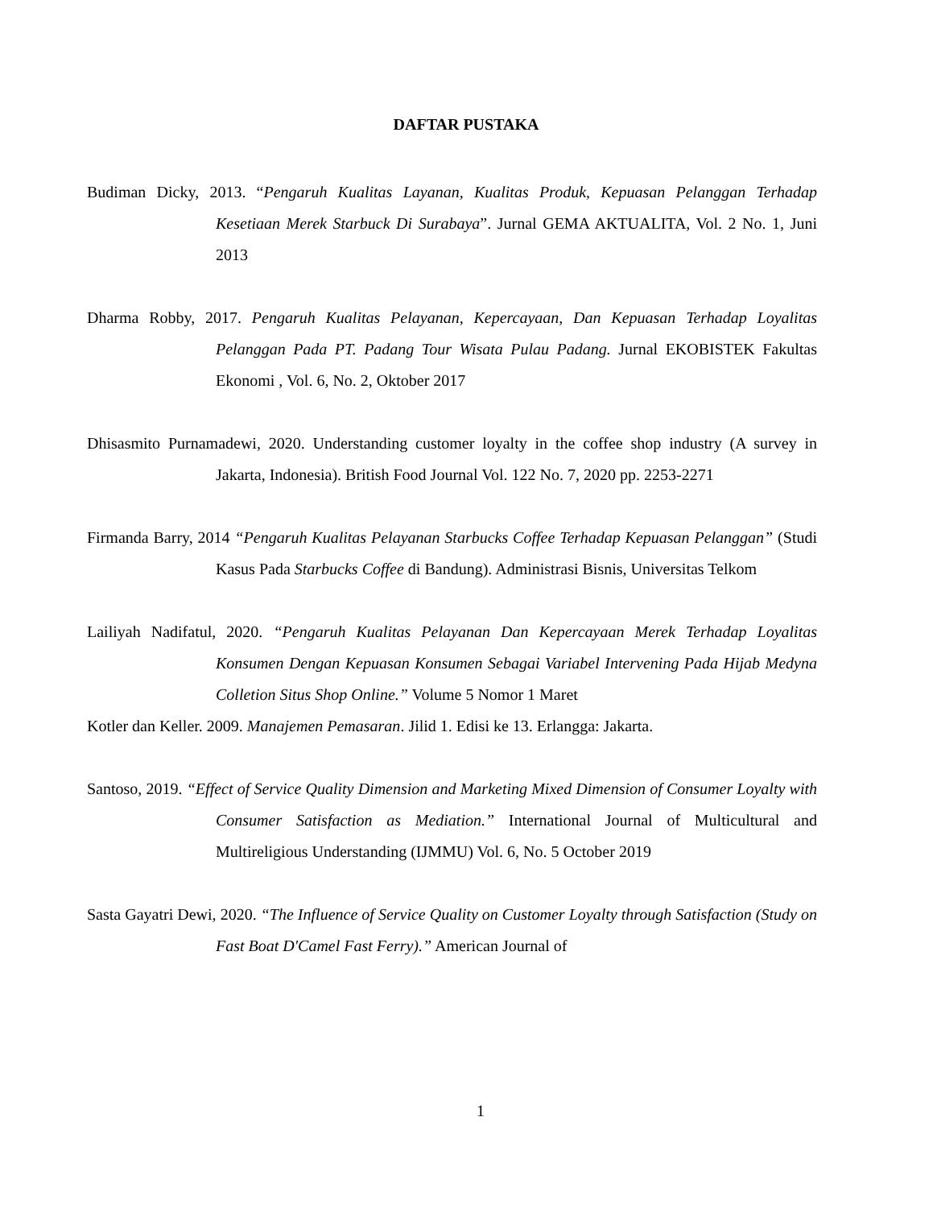DAFTAR PUSTAKA
Budiman Dicky, 2013. “Pengaruh Kualitas Layanan, Kualitas Produk, Kepuasan Pelanggan Terhadap Kesetiaan Merek Starbuck Di Surabaya”. Jurnal GEMA AKTUALITA, Vol. 2 No. 1, Juni 2013
Dharma Robby, 2017. Pengaruh Kualitas Pelayanan, Kepercayaan, Dan Kepuasan Terhadap Loyalitas Pelanggan Pada PT. Padang Tour Wisata Pulau Padang. Jurnal EKOBISTEK Fakultas Ekonomi , Vol. 6, No. 2, Oktober 2017
Dhisasmito Purnamadewi, 2020. Understanding customer loyalty in the coffee shop industry (A survey in Jakarta, Indonesia). British Food Journal Vol. 122 No. 7, 2020 pp. 2253-2271
Firmanda Barry, 2014 “Pengaruh Kualitas Pelayanan Starbucks Coffee Terhadap Kepuasan Pelanggan” (Studi Kasus Pada Starbucks Coffee di Bandung). Administrasi Bisnis, Universitas Telkom
Lailiyah Nadifatul, 2020. “Pengaruh Kualitas Pelayanan Dan Kepercayaan Merek Terhadap Loyalitas Konsumen Dengan Kepuasan Konsumen Sebagai Variabel Intervening Pada Hijab Medyna Colletion Situs Shop Online.” Volume 5 Nomor 1 Maret
Kotler dan Keller. 2009. Manajemen Pemasaran. Jilid 1. Edisi ke 13. Erlangga: Jakarta.
Santoso, 2019. “Effect of Service Quality Dimension and Marketing Mixed Dimension of Consumer Loyalty with Consumer Satisfaction as Mediation.” International Journal of Multicultural and Multireligious Understanding (IJMMU) Vol. 6, No. 5 October 2019
Sasta Gayatri Dewi, 2020. “The Influence of Service Quality on Customer Loyalty through Satisfaction (Study on Fast Boat D'Camel Fast Ferry).” American Journal of
1